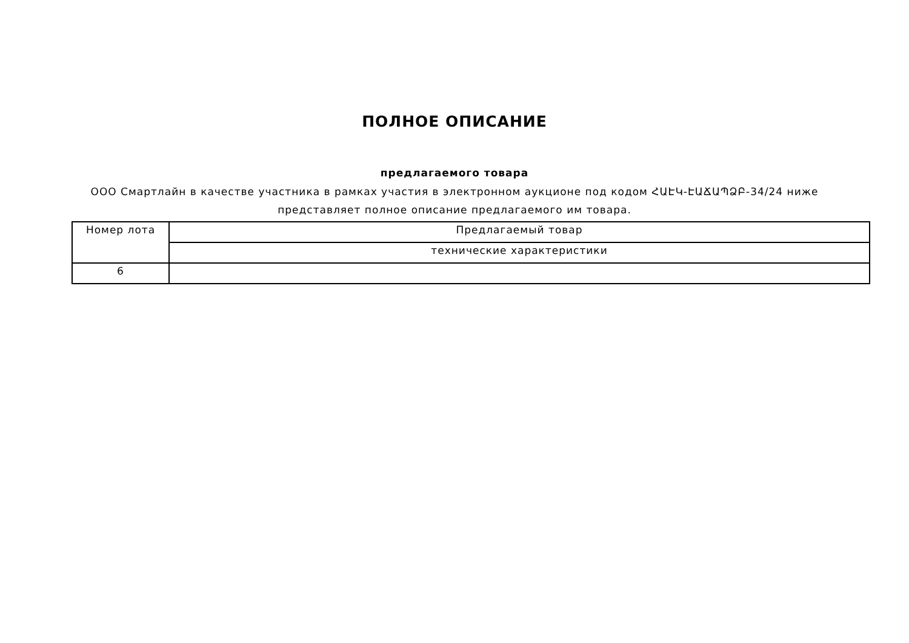ПОЛНОЕ ОПИСАНИЕ
предлагаемого товара
ООО Смартлайн в качестве участника в рамках участия в электронном аукционе под кодом ՀԱԷԿ-ԷԱՃԱՊՁԲ-34/24 ниже представляет полное описание предлагаемого им товара.
| Номер лота | Предлагаемый товар |
| --- | --- |
| | технические характеристики |
| 6 | |